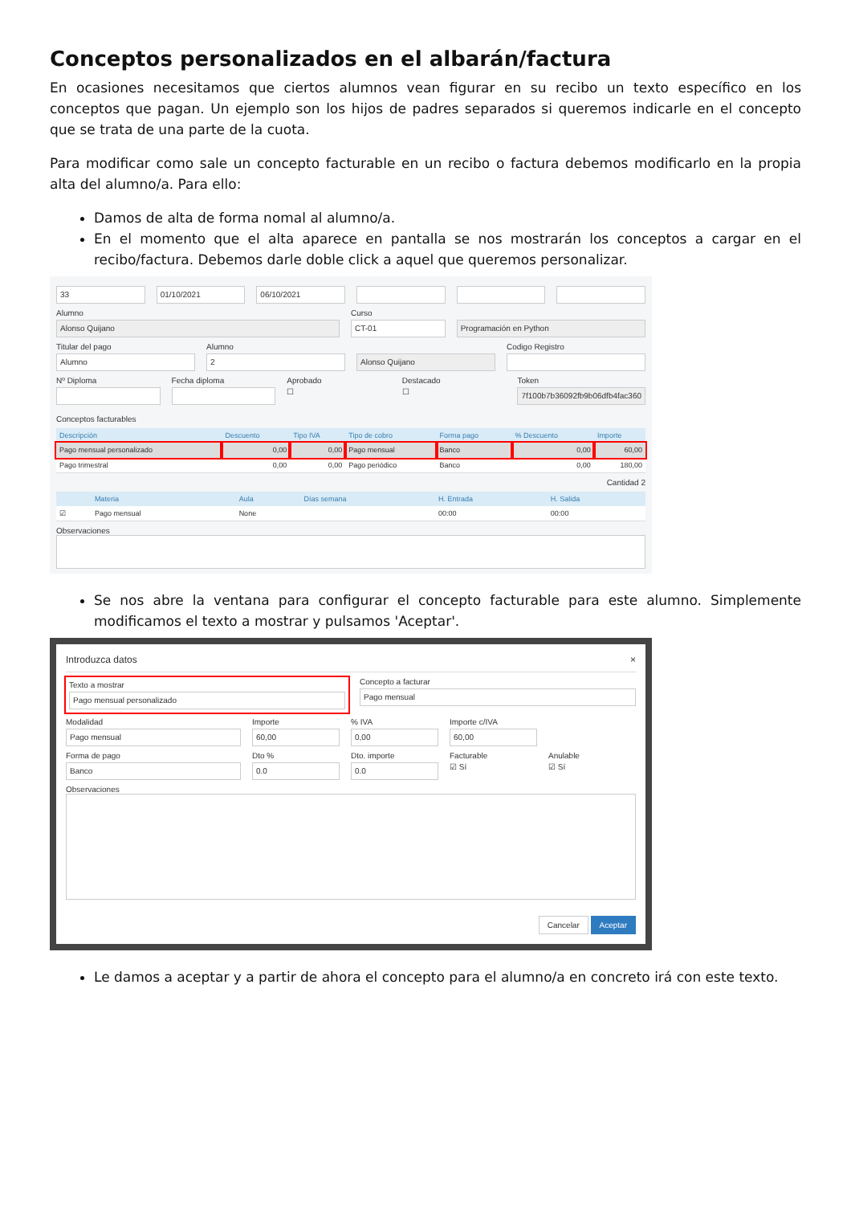Conceptos personalizados en el albarán/factura
En ocasiones necesitamos que ciertos alumnos vean figurar en su recibo un texto específico en los conceptos que pagan. Un ejemplo son los hijos de padres separados si queremos indicarle en el concepto que se trata de una parte de la cuota.
Para modificar como sale un concepto facturable en un recibo o factura debemos modificarlo en la propia alta del alumno/a. Para ello:
Damos de alta de forma nomal al alumno/a.
En el momento que el alta aparece en pantalla se nos mostrarán los conceptos a cargar en el recibo/factura. Debemos darle doble click a aquel que queremos personalizar.
33 01/10/2021 06/10/2021
Alumno
Alonso Quijano
Curso
CT-01
Programación en Python
Titular del pago
Alumno
Alumno
2
Alonso Quijano
Codigo Registro
Nº Diploma Fecha diploma Aprobado
☐
Destacado
☐
Token
7f100b7b36092fb9b06dfb4fac360
Conceptos facturables
| Descripción | Descuento | Tipo IVA | Tipo de cobro | Forma pago | % Descuento | Importe |
| --- | --- | --- | --- | --- | --- | --- |
| Pago mensual personalizado | 0,00 | 0,00 | Pago mensual | Banco | 0,00 | 60,00 |
| Pago trimestral | 0,00 | 0,00 | Pago periódico | Banco | 0,00 | 180,00 |
Cantidad 2
| | Materia | Aula | Días semana | H. Entrada | H. Salida |
| --- | --- | --- | --- | --- | --- |
| ☑ | Pago mensual | None | | 00:00 | 00:00 |
Observaciones
Se nos abre la ventana para configurar el concepto facturable para este alumno. Simplemente modificamos el texto a mostrar y pulsamos 'Aceptar'.
Introduzca datos ×
Texto a mostrar
Pago mensual personalizado
Concepto a facturar
Pago mensual
Modalidad
Pago mensual
Importe
60,00
% IVA
0,00
Importe c/IVA
60,00
Forma de pago
Banco
Dto %
0.0
Dto. importe
0.0
Facturable
☑ Sí
Anulable
☑ Sí
Observaciones
Cancelar Aceptar
Le damos a aceptar y a partir de ahora el concepto para el alumno/a en concreto irá con este texto.